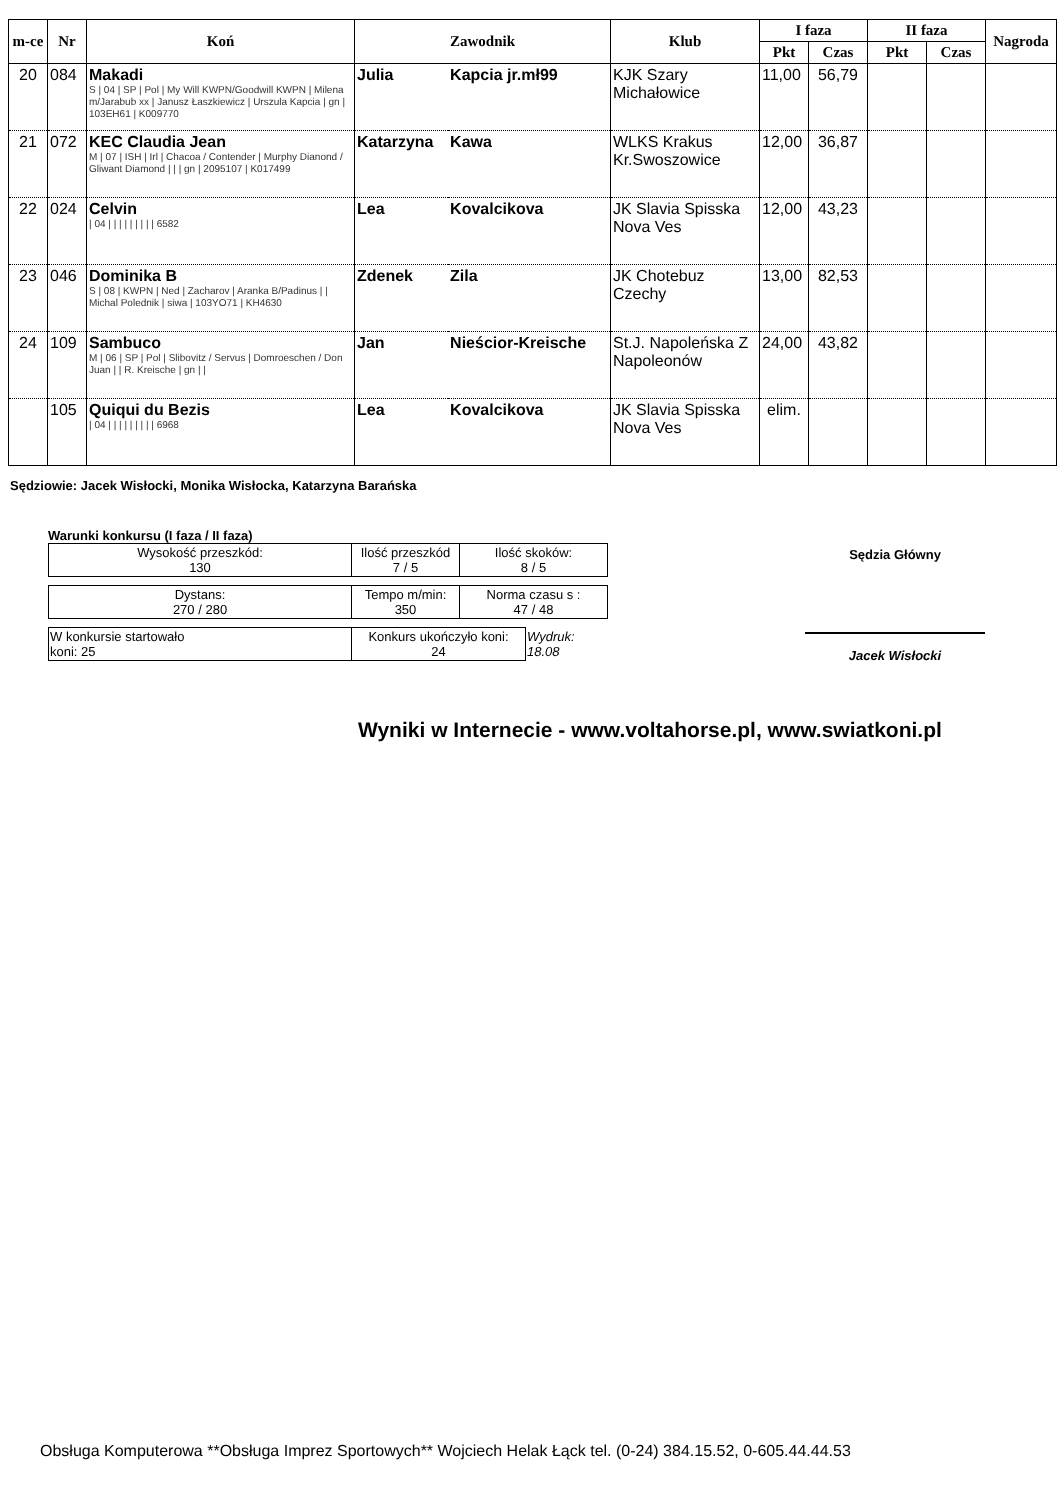| m-ce | Nr | Koń | Zawodnik | | Klub | I faza | | II faza | | Nagroda |
| --- | --- | --- | --- | --- | --- | --- | --- | --- | --- | --- |
| | | | | | | Pkt | Czas | Pkt | Czas | |
| 20 | 084 | Makadi S / 04 / SP / Pol / My Will KWPN/Goodwill KWPN / Milena m/Jarabub xx / Janusz Łaszkiewicz / Urszula Kapcia / gn / 103EH61 / K009770 | Julia | Kapcia jr.mł99 | KJK Szary Michałowice | 11,00 | 56,79 | | | |
| 21 | 072 | KEC Claudia Jean M / 07 / ISH / Irl / Chacoa / Contender / Murphy Dianond / Gliwant Diamond / / / gn / 2095107 / K017499 | Katarzyna | Kawa | WLKS Krakus Kr.Swoszowice | 12,00 | 36,87 | | | |
| 22 | 024 | Celvin / 04 / / / / / / / / / 6582 | Lea | Kovalcikova | JK Slavia Spisska Nova Ves | 12,00 | 43,23 | | | |
| 23 | 046 | Dominika B S / 08 / KWPN / Ned / Zacharov / Aranka B/Padinus / / Michal Polednik / siwa / 103YO71 / KH4630 | Zdenek | Zila | JK Chotebuz Czechy | 13,00 | 82,53 | | | |
| 24 | 109 | Sambuco M / 06 / SP / Pol / Slibovitz / Servus / Domroeschen / Don Juan / / R. Kreische / gn / / | Jan | Nieścior-Kreische | St.J. Napoleńska Z Napoleonów | 24,00 | 43,82 | | | |
| | 105 | Quiqui du Bezis / 04 / / / / / / / / / 6968 | Lea | Kovalcikova | JK Slavia Spisska Nova Ves | elim. | | | | |
Sędziowie: Jacek Wisłocki, Monika Wisłocka, Katarzyna Barańska
Warunki konkursu (I faza / II faza)
| Wysokość przeszkód: 130 | Ilość przeszkód 7 / 5 | Ilość skoków: 8 / 5 |
| Dystans: 270 / 280 | Tempo m/min: 350 | Norma czasu s : 47 / 48 |
| W konkursie startowało koni: 25 | Konkurs ukończyło koni: 24 | Wydruk: 18.08 |
Sędzia Główny
Jacek Wisłocki
Wyniki w Internecie - www.voltahorse.pl, www.swiatkoni.pl
Obsługa Komputerowa **Obsługa Imprez Sportowych** Wojciech Helak Łąck tel. (0-24) 384.15.52, 0-605.44.44.53